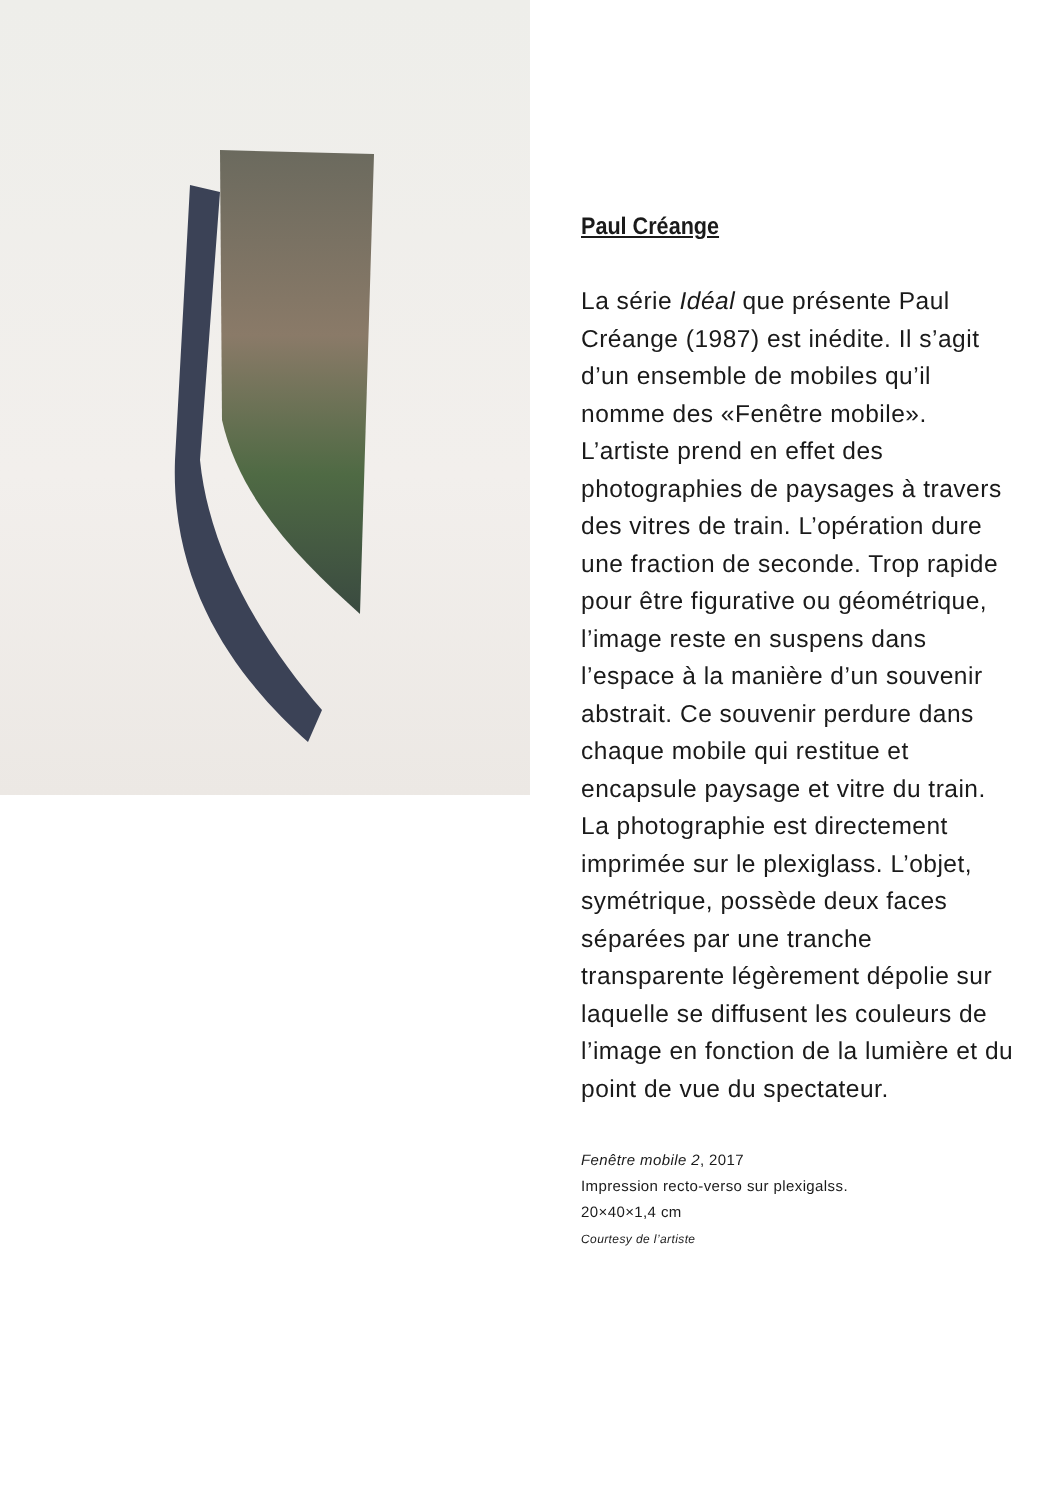Paul Créange
La série Idéal que présente Paul Créange (1987) est inédite. Il s’agit d’un ensemble de mobiles qu’il nomme des «Fenêtre mobile». L’artiste prend en effet des photographies de paysages à travers des vitres de train. L’opération dure une fraction de seconde. Trop rapide pour être figurative ou géométrique, l’image reste en suspens dans l’espace à la manière d’un souvenir abstrait. Ce souvenir perdure dans chaque mobile qui restitue et encapsule paysage et vitre du train. La photographie est directement imprimée sur le plexiglass. L’objet, symétrique, possède deux faces séparées par une tranche transparente légèrement dépolie sur laquelle se diffusent les couleurs de l’image en fonction de la lumière et du point de vue du spectateur.
Fenêtre mobile 2, 2017
Impression recto-verso sur plexigalss.
20×40×1,4 cm
Courtesy de l’artiste